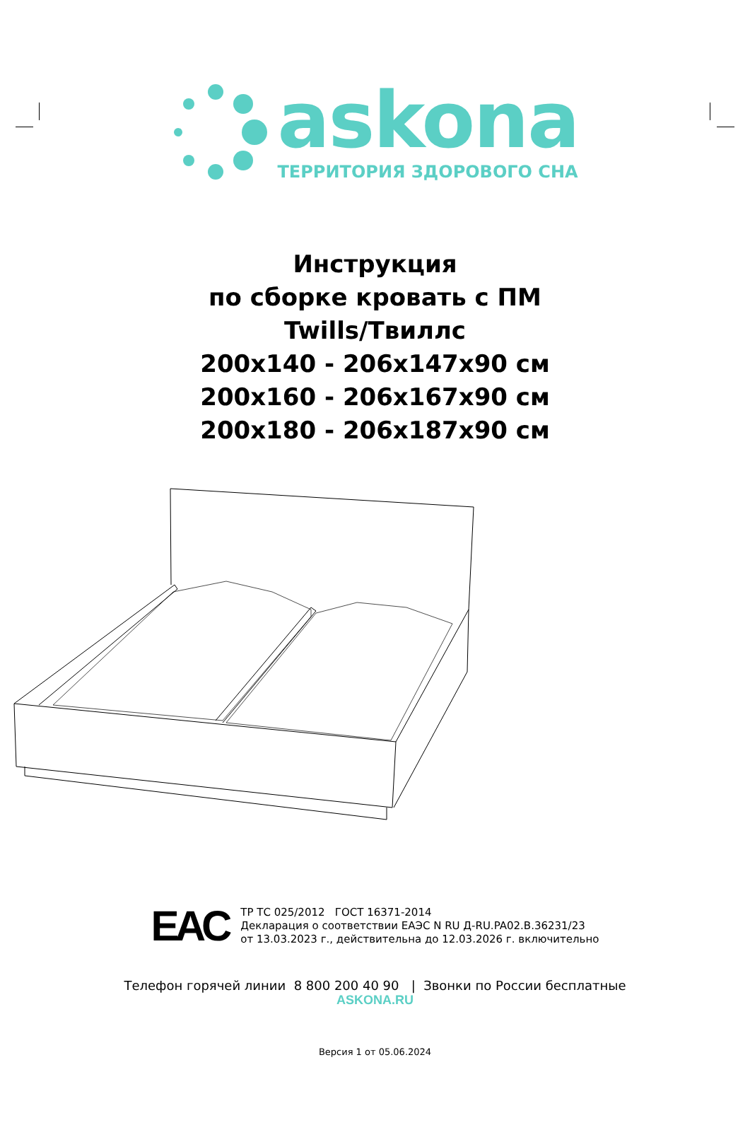askona
ТЕРРИТОРИЯ ЗДОРОВОГО СНА
Инструкция
по сборке кровать с ПМ
Twills/Твиллс
200x140 - 206x147x90 см
200x160 - 206x167x90 см
200x180 - 206x187x90 см
EAC
ТР ТС 025/2012 ГОСТ 16371-2014
Декларация о соответствии ЕАЭС N RU Д-RU.PA02.B.36231/23
от 13.03.2023 г., действительна до 12.03.2026 г. включительно
Телефон горячей линии 8 800 200 40 90 | Звонки по России бесплатные
ASKONA.RU
Версия 1 от 05.06.2024